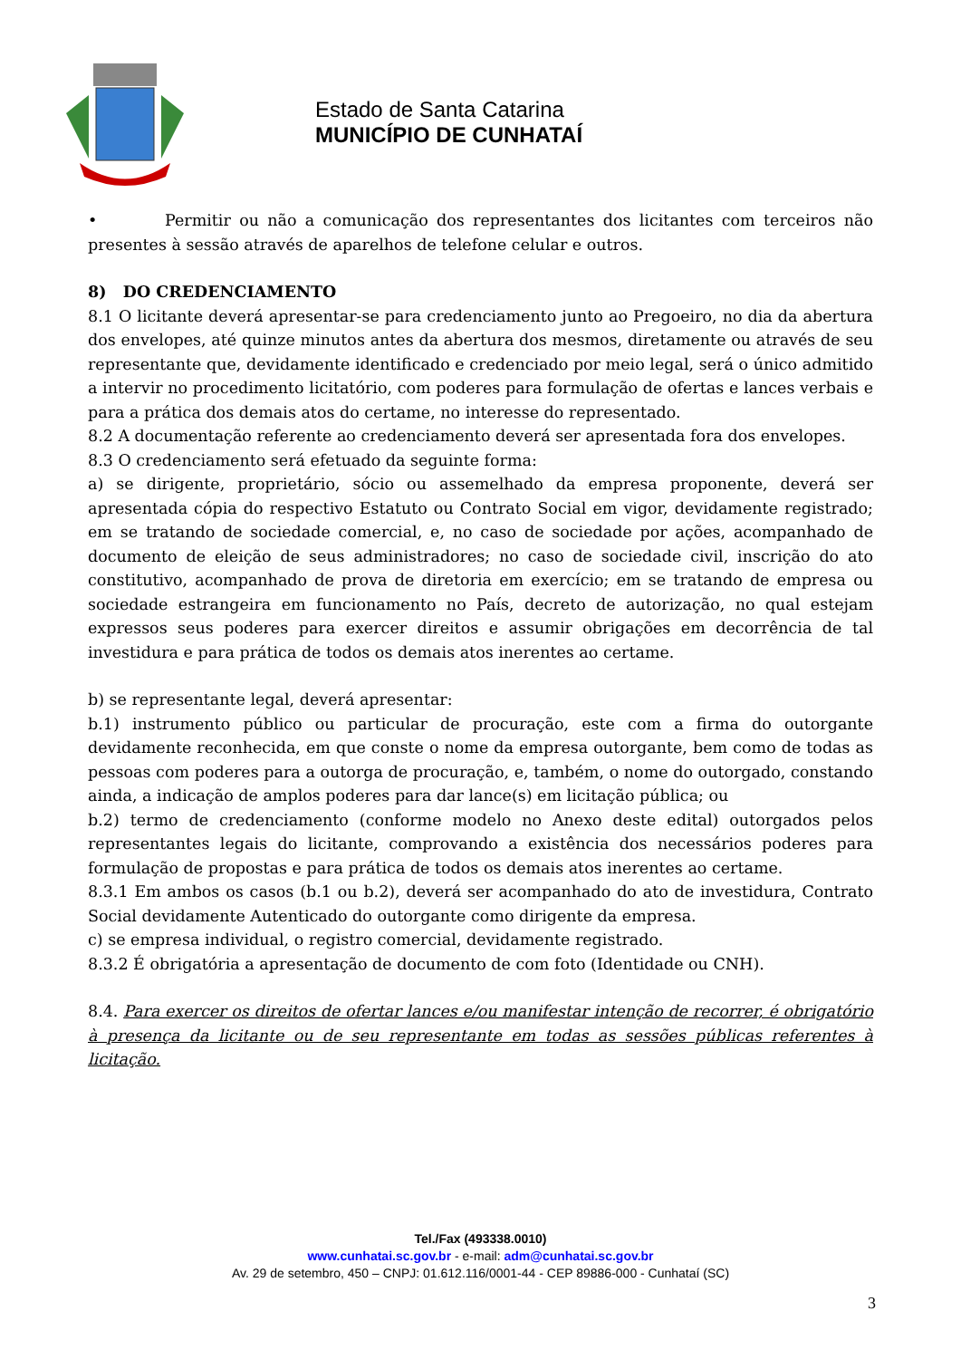Estado de Santa Catarina
MUNICÍPIO DE CUNHATAÍ
• Permitir ou não a comunicação dos representantes dos licitantes com terceiros não presentes à sessão através de aparelhos de telefone celular e outros.
8) DO CREDENCIAMENTO
8.1 O licitante deverá apresentar-se para credenciamento junto ao Pregoeiro, no dia da abertura dos envelopes, até quinze minutos antes da abertura dos mesmos, diretamente ou através de seu representante que, devidamente identificado e credenciado por meio legal, será o único admitido a intervir no procedimento licitatório, com poderes para formulação de ofertas e lances verbais e para a prática dos demais atos do certame, no interesse do representado.
8.2 A documentação referente ao credenciamento deverá ser apresentada fora dos envelopes.
8.3 O credenciamento será efetuado da seguinte forma:
a) se dirigente, proprietário, sócio ou assemelhado da empresa proponente, deverá ser apresentada cópia do respectivo Estatuto ou Contrato Social em vigor, devidamente registrado; em se tratando de sociedade comercial, e, no caso de sociedade por ações, acompanhado de documento de eleição de seus administradores; no caso de sociedade civil, inscrição do ato constitutivo, acompanhado de prova de diretoria em exercício; em se tratando de empresa ou sociedade estrangeira em funcionamento no País, decreto de autorização, no qual estejam expressos seus poderes para exercer direitos e assumir obrigações em decorrência de tal investidura e para prática de todos os demais atos inerentes ao certame.
b) se representante legal, deverá apresentar:
b.1) instrumento público ou particular de procuração, este com a firma do outorgante devidamente reconhecida, em que conste o nome da empresa outorgante, bem como de todas as pessoas com poderes para a outorga de procuração, e, também, o nome do outorgado, constando ainda, a indicação de amplos poderes para dar lance(s) em licitação pública; ou
b.2) termo de credenciamento (conforme modelo no Anexo deste edital) outorgados pelos representantes legais do licitante, comprovando a existência dos necessários poderes para formulação de propostas e para prática de todos os demais atos inerentes ao certame.
8.3.1 Em ambos os casos (b.1 ou b.2), deverá ser acompanhado do ato de investidura, Contrato Social devidamente Autenticado do outorgante como dirigente da empresa.
c) se empresa individual, o registro comercial, devidamente registrado.
8.3.2 É obrigatória a apresentação de documento de com foto (Identidade ou CNH).
8.4. Para exercer os direitos de ofertar lances e/ou manifestar intenção de recorrer, é obrigatório à presença da licitante ou de seu representante em todas as sessões públicas referentes à licitação.
Tel./Fax (493338.0010)
www.cunhatai.sc.gov.br - e-mail: adm@cunhatai.sc.gov.br
Av. 29 de setembro, 450 – CNPJ: 01.612.116/0001-44 - CEP 89886-000 - Cunhataí (SC)
3